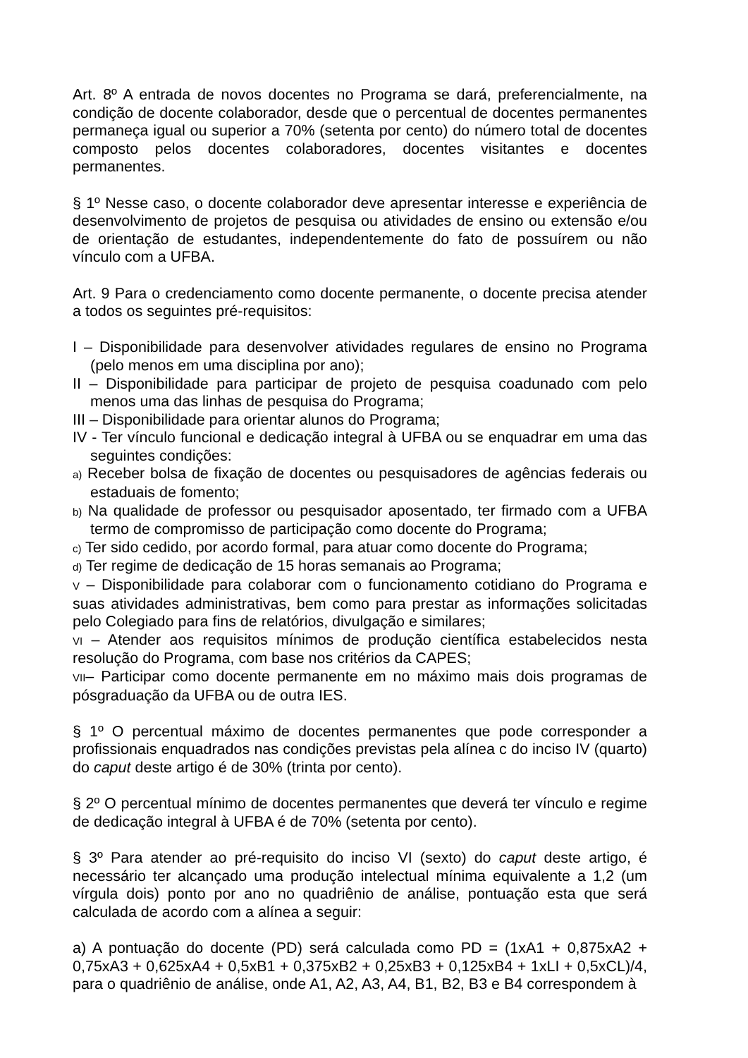Art. 8º A entrada de novos docentes no Programa se dará, preferencialmente, na condição de docente colaborador, desde que o percentual de docentes permanentes permaneça igual ou superior a 70% (setenta por cento) do número total de docentes composto pelos docentes colaboradores, docentes visitantes e docentes permanentes.
§ 1º Nesse caso, o docente colaborador deve apresentar interesse e experiência de desenvolvimento de projetos de pesquisa ou atividades de ensino ou extensão e/ou de orientação de estudantes, independentemente do fato de possuírem ou não vínculo com a UFBA.
Art. 9 Para o credenciamento como docente permanente, o docente precisa atender a todos os seguintes pré-requisitos:
I – Disponibilidade para desenvolver atividades regulares de ensino no Programa (pelo menos em uma disciplina por ano);
II – Disponibilidade para participar de projeto de pesquisa coadunado com pelo menos uma das linhas de pesquisa do Programa;
III – Disponibilidade para orientar alunos do Programa;
IV - Ter vínculo funcional e dedicação integral à UFBA ou se enquadrar em uma das seguintes condições:
a) Receber bolsa de fixação de docentes ou pesquisadores de agências federais ou estaduais de fomento;
b) Na qualidade de professor ou pesquisador aposentado, ter firmado com a UFBA termo de compromisso de participação como docente do Programa;
c) Ter sido cedido, por acordo formal, para atuar como docente do Programa;
d) Ter regime de dedicação de 15 horas semanais ao Programa;
V – Disponibilidade para colaborar com o funcionamento cotidiano do Programa e suas atividades administrativas, bem como para prestar as informações solicitadas pelo Colegiado para fins de relatórios, divulgação e similares;
VI – Atender aos requisitos mínimos de produção científica estabelecidos nesta resolução do Programa, com base nos critérios da CAPES;
VII– Participar como docente permanente em no máximo mais dois programas de pósgraduação da UFBA ou de outra IES.
§ 1º O percentual máximo de docentes permanentes que pode corresponder a profissionais enquadrados nas condições previstas pela alínea c do inciso IV (quarto) do caput deste artigo é de 30% (trinta por cento).
§ 2º O percentual mínimo de docentes permanentes que deverá ter vínculo e regime de dedicação integral à UFBA é de 70% (setenta por cento).
§ 3º Para atender ao pré-requisito do inciso VI (sexto) do caput deste artigo, é necessário ter alcançado uma produção intelectual mínima equivalente a 1,2 (um vírgula dois) ponto por ano no quadriênio de análise, pontuação esta que será calculada de acordo com a alínea a seguir:
a) A pontuação do docente (PD) será calculada como PD = (1xA1 + 0,875xA2 + 0,75xA3 + 0,625xA4 + 0,5xB1 + 0,375xB2 + 0,25xB3 + 0,125xB4 + 1xLI + 0,5xCL)/4, para o quadriênio de análise, onde A1, A2, A3, A4, B1, B2, B3 e B4 correspondem à